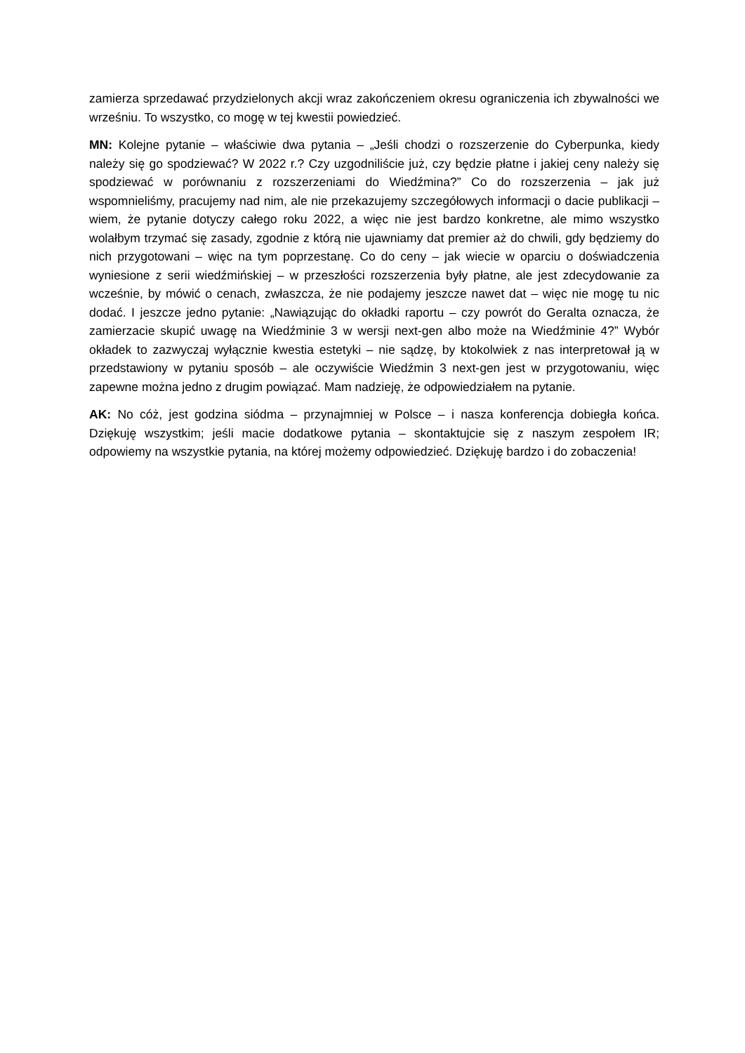zamierza sprzedawać przydzielonych akcji wraz zakończeniem okresu ograniczenia ich zbywalności we wrześniu. To wszystko, co mogę w tej kwestii powiedzieć.
MN: Kolejne pytanie – właściwie dwa pytania – „Jeśli chodzi o rozszerzenie do Cyberpunka, kiedy należy się go spodziewać? W 2022 r.? Czy uzgodniliście już, czy będzie płatne i jakiej ceny należy się spodziewać w porównaniu z rozszerzeniami do Wiedźmina?” Co do rozszerzenia – jak już wspomnieliśmy, pracujemy nad nim, ale nie przekazujemy szczegółowych informacji o dacie publikacji – wiem, że pytanie dotyczy całego roku 2022, a więc nie jest bardzo konkretne, ale mimo wszystko wolałbym trzymać się zasady, zgodnie z którą nie ujawniamy dat premier aż do chwili, gdy będziemy do nich przygotowani – więc na tym poprzestanę. Co do ceny – jak wiecie w oparciu o doświadczenia wyniesione z serii wiedźmińskiej – w przeszłości rozszerzenia były płatne, ale jest zdecydowanie za wcześnie, by mówić o cenach, zwłaszcza, że nie podajemy jeszcze nawet dat – więc nie mogę tu nic dodać. I jeszcze jedno pytanie: „Nawiązując do okładki raportu – czy powrót do Geralta oznacza, że zamierzacie skupić uwagę na Wiedźminie 3 w wersji next-gen albo może na Wiedźminie 4?” Wybór okładek to zazwyczaj wyłącznie kwestia estetyki – nie sądzę, by ktokolwiek z nas interpretował ją w przedstawiony w pytaniu sposób – ale oczywiście Wiedźmin 3 next-gen jest w przygotowaniu, więc zapewne można jedno z drugim powiązać. Mam nadzieję, że odpowiedziałem na pytanie.
AK: No cóż, jest godzina siódma – przynajmniej w Polsce – i nasza konferencja dobiegła końca. Dziękuję wszystkim; jeśli macie dodatkowe pytania – skontaktujcie się z naszym zespołem IR; odpowiemy na wszystkie pytania, na której możemy odpowiedzieć. Dziękuję bardzo i do zobaczenia!